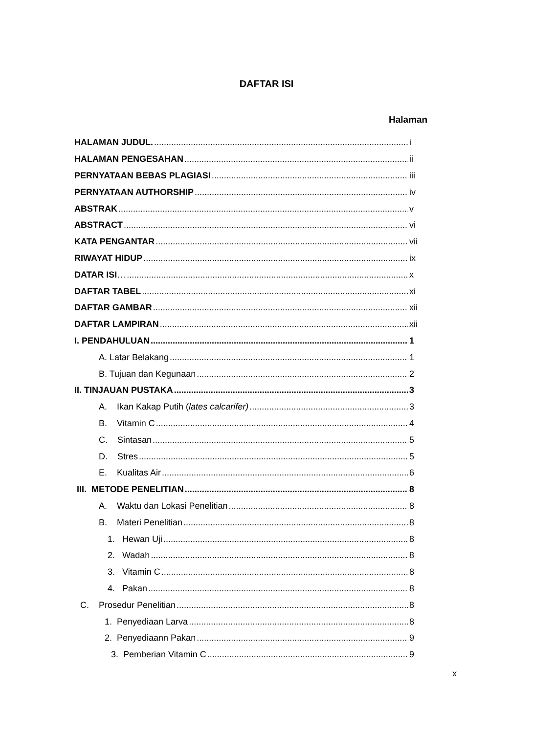DAFTAR ISI
Halaman
HALAMAN JUDUL. i
HALAMAN PENGESAHAN ii
PERNYATAAN BEBAS PLAGIASI iii
PERNYATAAN AUTHORSHIP iv
ABSTRAK v
ABSTRACT vi
KATA PENGANTAR vii
RIWAYAT HIDUP ix
DATAR ISI… x
DAFTAR TABEL xi
DAFTAR GAMBAR xii
DAFTAR LAMPIRAN xii
I. PENDAHULUAN 1
A. Latar Belakang 1
B. Tujuan dan Kegunaan 2
II. TINJAUAN PUSTAKA 3
A. Ikan Kakap Putih (lates calcarifer) 3
B. Vitamin C 4
C. Sintasan 5
D. Stres 5
E. Kualitas Air 6
III. METODE PENELITIAN 8
A. Waktu dan Lokasi Penelitian 8
B. Materi Penelitian 8
1. Hewan Uji 8
2. Wadah 8
3. Vitamin C 8
4. Pakan 8
C. Prosedur Penelitian 8
1. Penyediaan Larva 8
2. Penyediaann Pakan 9
3. Pemberian Vitamin C 9
x